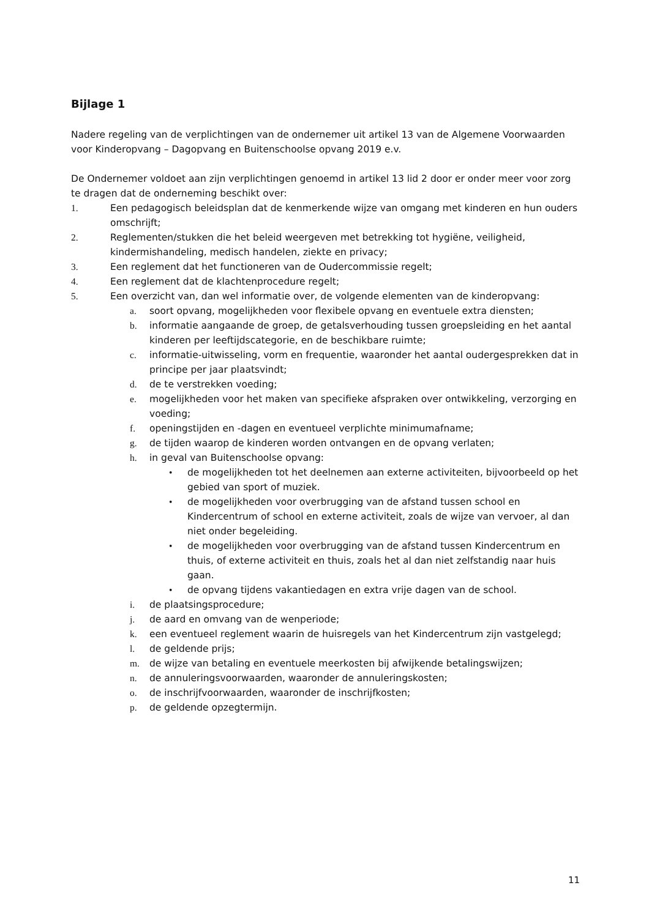Bijlage 1
Nadere regeling van de verplichtingen van de ondernemer uit artikel 13 van de Algemene Voorwaarden voor Kinderopvang – Dagopvang en Buitenschoolse opvang 2019 e.v.
De Ondernemer voldoet aan zijn verplichtingen genoemd in artikel 13 lid 2 door er onder meer voor zorg te dragen dat de onderneming beschikt over:
1. Een pedagogisch beleidsplan dat de kenmerkende wijze van omgang met kinderen en hun ouders omschrijft;
2. Reglementen/stukken die het beleid weergeven met betrekking tot hygiëne, veiligheid, kindermishandeling, medisch handelen, ziekte en privacy;
3. Een reglement dat het functioneren van de Oudercommissie regelt;
4. Een reglement dat de klachtenprocedure regelt;
5. Een overzicht van, dan wel informatie over, de volgende elementen van de kinderopvang:
a. soort opvang, mogelijkheden voor flexibele opvang en eventuele extra diensten;
b. informatie aangaande de groep, de getalsverhouding tussen groepsleiding en het aantal kinderen per leeftijdscategorie, en de beschikbare ruimte;
c. informatie-uitwisseling, vorm en frequentie, waaronder het aantal oudergesprekken dat in principe per jaar plaatsvindt;
d. de te verstrekken voeding;
e. mogelijkheden voor het maken van specifieke afspraken over ontwikkeling, verzorging en voeding;
f. openingstijden en -dagen en eventueel verplichte minimumafname;
g. de tijden waarop de kinderen worden ontvangen en de opvang verlaten;
h. in geval van Buitenschoolse opvang:
• de mogelijkheden tot het deelnemen aan externe activiteiten, bijvoorbeeld op het gebied van sport of muziek.
• de mogelijkheden voor overbrugging van de afstand tussen school en Kindercentrum of school en externe activiteit, zoals de wijze van vervoer, al dan niet onder begeleiding.
• de mogelijkheden voor overbrugging van de afstand tussen Kindercentrum en thuis, of externe activiteit en thuis, zoals het al dan niet zelfstandig naar huis gaan.
• de opvang tijdens vakantiedagen en extra vrije dagen van de school.
i. de plaatsingsprocedure;
j. de aard en omvang van de wenperiode;
k. een eventueel reglement waarin de huisregels van het Kindercentrum zijn vastgelegd;
l. de geldende prijs;
m. de wijze van betaling en eventuele meerkosten bij afwijkende betalingswijzen;
n. de annuleringsvoorwaarden, waaronder de annuleringskosten;
o. de inschrijfvoorwaarden, waaronder de inschrijfkosten;
p. de geldende opzegtermijn.
11